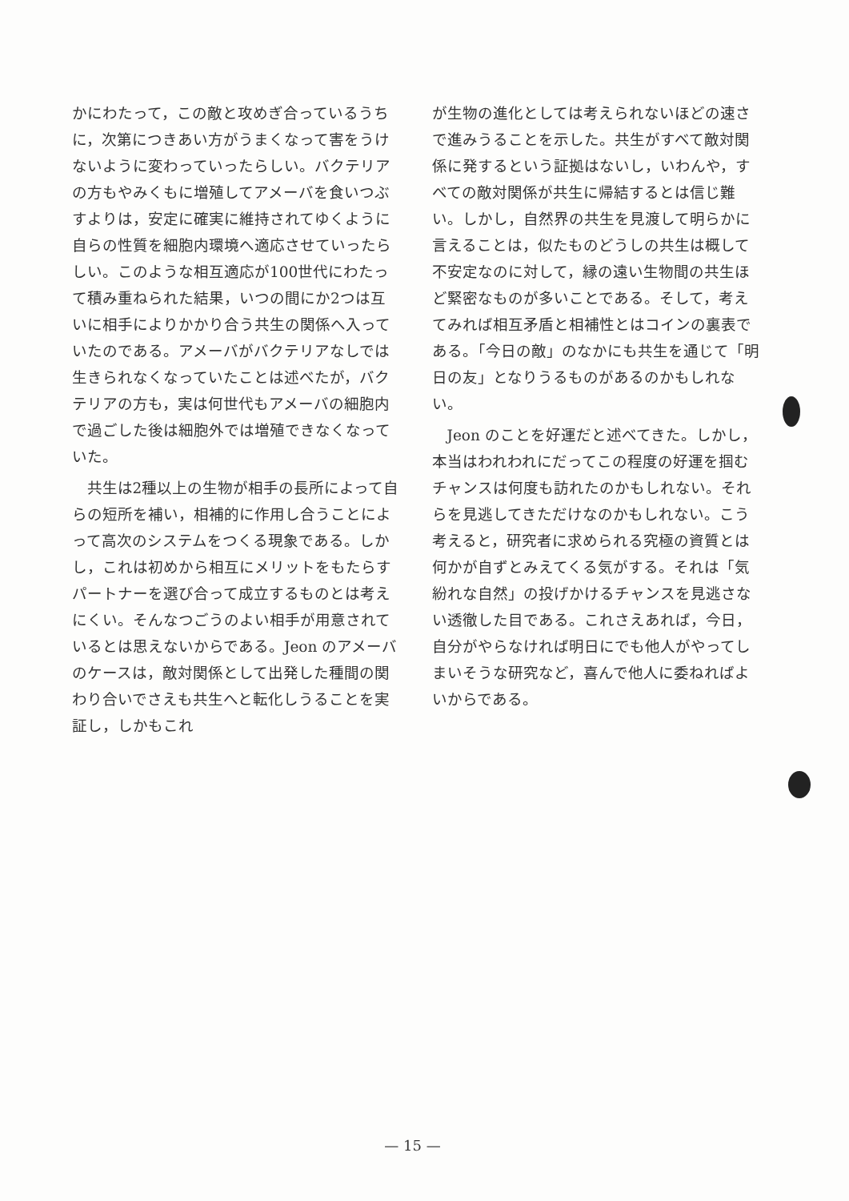かにわたって，この敵と攻めぎ合っているうちに，次第につきあい方がうまくなって害をうけないように変わっていったらしい。バクテリアの方もやみくもに増殖してアメーバを食いつぶすよりは，安定に確実に維持されてゆくように自らの性質を細胞内環境へ適応させていったらしい。このような相互適応が100世代にわたって積み重ねられた結果，いつの間にか2つは互いに相手によりかかり合う共生の関係へ入っていたのである。アメーバがバクテリアなしでは生きられなくなっていたことは述べたが，バクテリアの方も，実は何世代もアメーバの細胞内で過ごした後は細胞外では増殖できなくなっていた。
共生は2種以上の生物が相手の長所によって自らの短所を補い，相補的に作用し合うことによって高次のシステムをつくる現象である。しかし，これは初めから相互にメリットをもたらすパートナーを選び合って成立するものとは考えにくい。そんなつごうのよい相手が用意されているとは思えないからである。Jeon のアメーバのケースは，敵対関係として出発した種間の関わり合いでさえも共生へと転化しうることを実証し，しかもこれ
が生物の進化としては考えられないほどの速さで進みうることを示した。共生がすべて敵対関係に発するという証拠はないし，いわんや，すべての敵対関係が共生に帰結するとは信じ難い。しかし，自然界の共生を見渡して明らかに言えることは，似たものどうしの共生は概して不安定なのに対して，縁の遠い生物間の共生ほど緊密なものが多いことである。そして，考えてみれば相互矛盾と相補性とはコインの裏表である。「今日の敵」のなかにも共生を通じて「明日の友」となりうるものがあるのかもしれない。
Jeon のことを好運だと述べてきた。しかし，本当はわれわれにだってこの程度の好運を掴むチャンスは何度も訪れたのかもしれない。それらを見逃してきただけなのかもしれない。こう考えると，研究者に求められる究極の資質とは何かが自ずとみえてくる気がする。それは「気紛れな自然」の投げかけるチャンスを見逃さない透徹した目である。これさえあれば，今日，自分がやらなければ明日にでも他人がやってしまいそうな研究など，喜んで他人に委ねればよいからである。
— 15 —